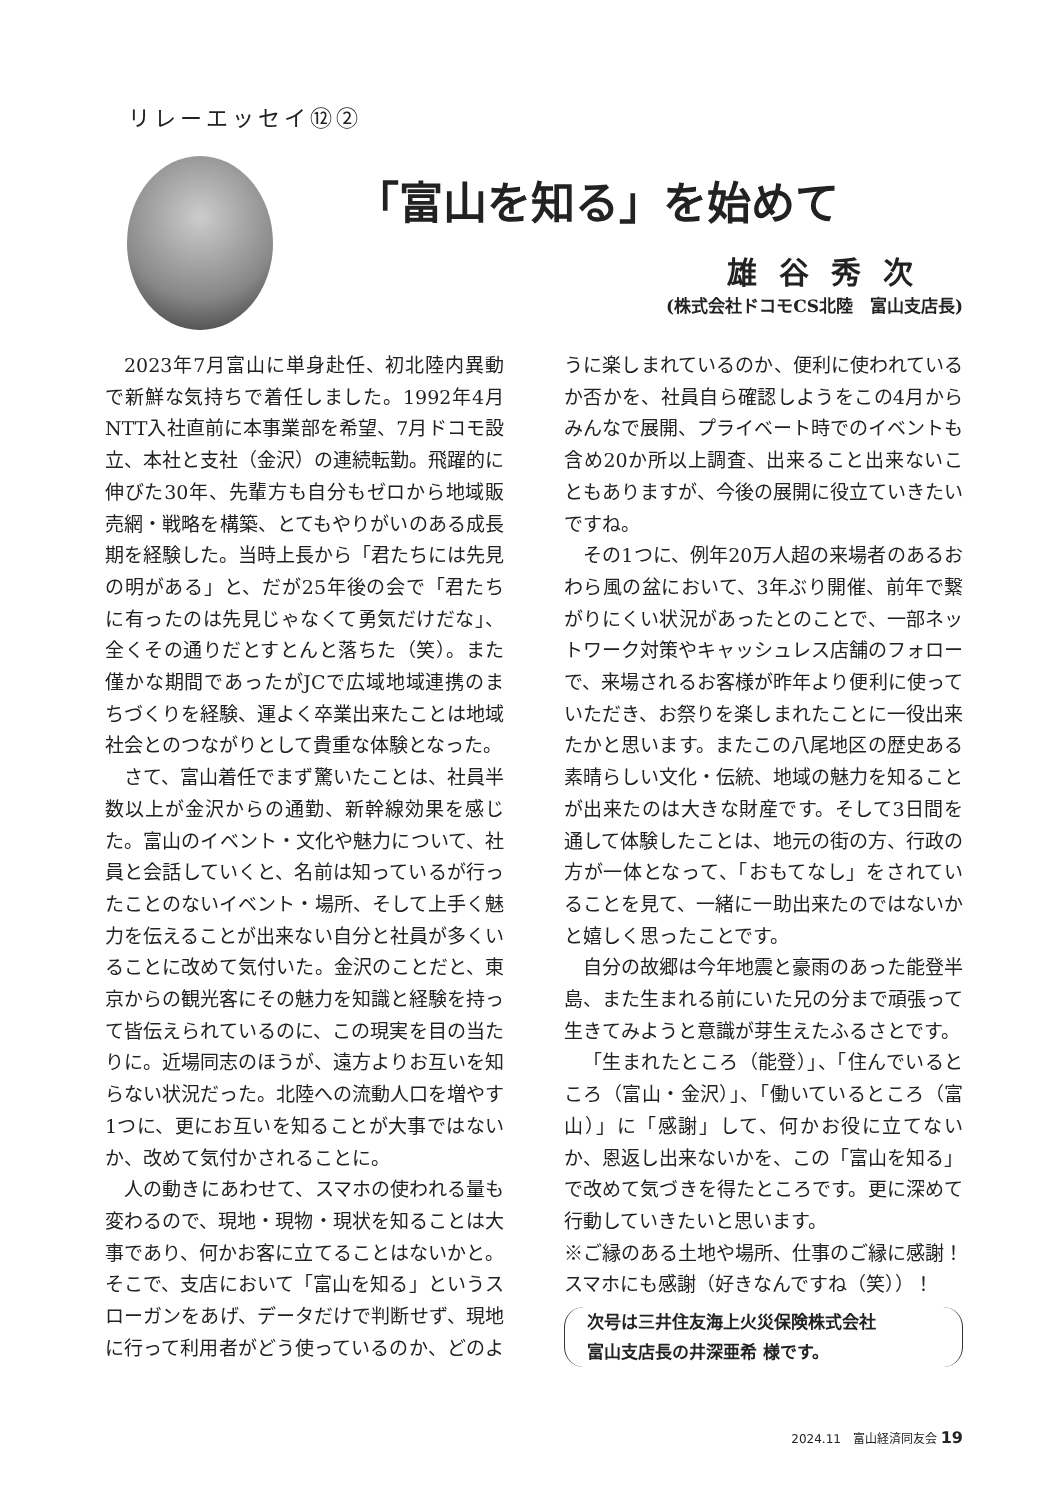リレーエッセイ⑫②
「富山を知る」を始めて
雄谷秀次
(株式会社ドコモCS北陸　富山支店長)
2023年7月富山に単身赴任、初北陸内異動で新鮮な気持ちで着任しました。1992年4月NTT入社直前に本事業部を希望、7月ドコモ設立、本社と支社（金沢）の連続転勤。飛躍的に伸びた30年、先輩方も自分もゼロから地域販売網・戦略を構築、とてもやりがいのある成長期を経験した。当時上長から「君たちには先見の明がある」と、だが25年後の会で「君たちに有ったのは先見じゃなくて勇気だけだな」、全くその通りだとすとんと落ちた（笑）。また僅かな期間であったがJCで広域地域連携のまちづくりを経験、運よく卒業出来たことは地域社会とのつながりとして貴重な体験となった。
さて、富山着任でまず驚いたことは、社員半数以上が金沢からの通勤、新幹線効果を感じた。富山のイベント・文化や魅力について、社員と会話していくと、名前は知っているが行ったことのないイベント・場所、そして上手く魅力を伝えることが出来ない自分と社員が多くいることに改めて気付いた。金沢のことだと、東京からの観光客にその魅力を知識と経験を持って皆伝えられているのに、この現実を目の当たりに。近場同志のほうが、遠方よりお互いを知らない状況だった。北陸への流動人口を増やす1つに、更にお互いを知ることが大事ではないか、改めて気付かされることに。
人の動きにあわせて、スマホの使われる量も変わるので、現地・現物・現状を知ることは大事であり、何かお客に立てることはないかと。そこで、支店において「富山を知る」というスローガンをあげ、データだけで判断せず、現地に行って利用者がどう使っているのか、どのように楽しまれているのか、便利に使われているか否かを、社員自ら確認しようをこの4月からみんなで展開、プライベート時でのイベントも含め20か所以上調査、出来ること出来ないこともありますが、今後の展開に役立ていきたいですね。
その1つに、例年20万人超の来場者のあるおわら風の盆において、3年ぶり開催、前年で繋がりにくい状況があったとのことで、一部ネットワーク対策やキャッシュレス店舗のフォローで、来場されるお客様が昨年より便利に使っていただき、お祭りを楽しまれたことに一役出来たかと思います。またこの八尾地区の歴史ある素晴らしい文化・伝統、地域の魅力を知ることが出来たのは大きな財産です。そして3日間を通して体験したことは、地元の街の方、行政の方が一体となって、「おもてなし」をされていることを見て、一緒に一助出来たのではないかと嬉しく思ったことです。
自分の故郷は今年地震と豪雨のあった能登半島、また生まれる前にいた兄の分まで頑張って生きてみようと意識が芽生えたふるさとです。
「生まれたところ（能登）」、「住んでいるところ（富山・金沢）」、「働いているところ（富山）」に「感謝」して、何かお役に立てないか、恩返し出来ないかを、この「富山を知る」で改めて気づきを得たところです。更に深めて行動していきたいと思います。
※ご縁のある土地や場所、仕事のご縁に感謝！スマホにも感謝（好きなんですね（笑））！
次号は三井住友海上火災保険株式会社
富山支店長の井深亜希 様です。
2024.11　富山経済同友会 19